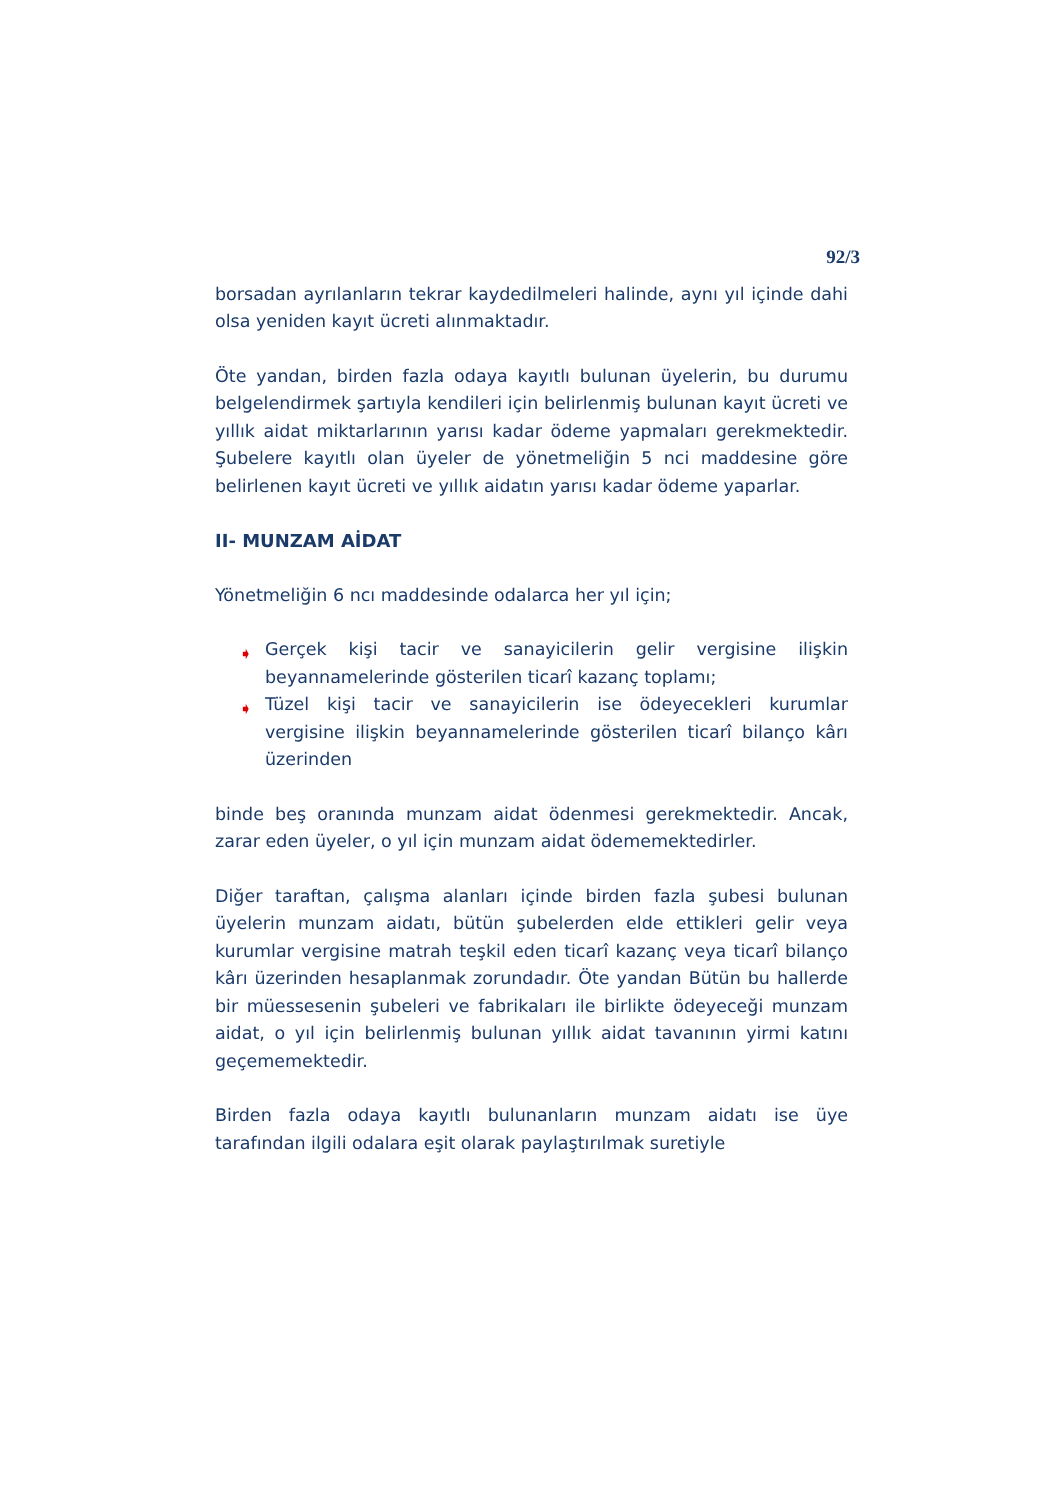92/3
borsadan ayrılanların tekrar kaydedilmeleri halinde, aynı yıl içinde dahi olsa yeniden kayıt ücreti alınmaktadır.
Öte yandan, birden fazla odaya kayıtlı bulunan üyelerin, bu durumu belgelendirmek şartıyla kendileri için belirlenmiş bulunan kayıt ücreti ve yıllık aidat miktarlarının yarısı kadar ödeme yapmaları gerekmektedir. Şubelere kayıtlı olan üyeler de yönetmeliğin 5 nci maddesine göre belirlenen kayıt ücreti ve yıllık aidatın yarısı kadar ödeme yaparlar.
II- MUNZAM AİDAT
Yönetmeliğin 6 ncı maddesinde odalarca her yıl için;
➧ Gerçek kişi tacir ve sanayicilerin gelir vergisine ilişkin beyannamelerinde gösterilen ticarî kazanç toplamı;
➧ Tüzel kişi tacir ve sanayicilerin ise ödeyecekleri kurumlar vergisine ilişkin beyannamelerinde gösterilen ticarî bilanço kârı üzerinden
binde beş oranında munzam aidat ödenmesi gerekmektedir. Ancak, zarar eden üyeler, o yıl için munzam aidat ödememektedirler.
Diğer taraftan, çalışma alanları içinde birden fazla şubesi bulunan üyelerin munzam aidatı, bütün şubelerden elde ettikleri gelir veya kurumlar vergisine matrah teşkil eden ticarî kazanç veya ticarî bilanço kârı üzerinden hesaplanmak zorundadır. Öte yandan Bütün bu hallerde bir müessesenin şubeleri ve fabrikaları ile birlikte ödeyeceği munzam aidat, o yıl için belirlenmiş bulunan yıllık aidat tavanının yirmi katını geçememektedir.
Birden fazla odaya kayıtlı bulunanların munzam aidatı ise üye tarafından ilgili odalara eşit olarak paylaştırılmak suretiyle